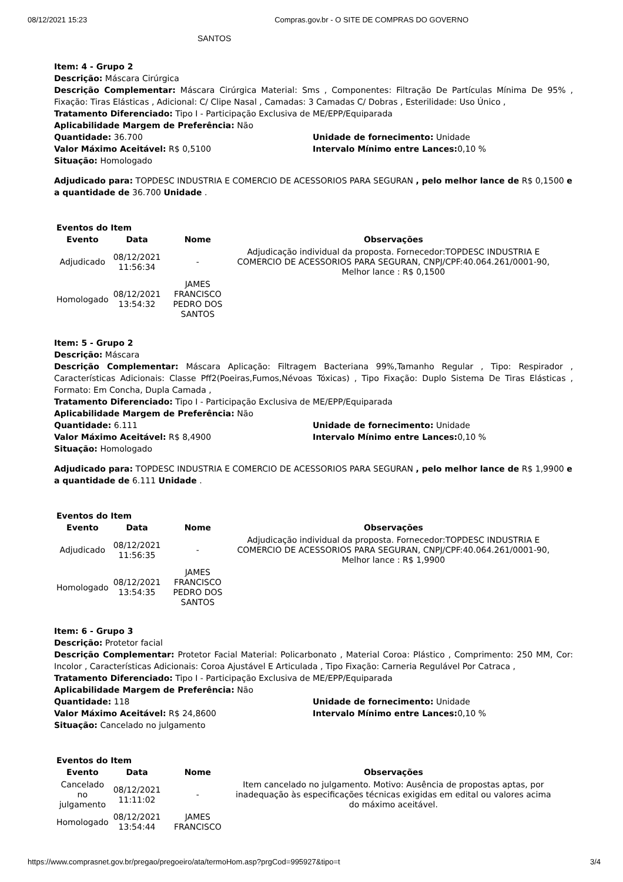08/12/2021 15:23 Compras.gov.br - O SITE DE COMPRAS DO GOVERNO
SANTOS
Item: 4 - Grupo 2
Descrição: Máscara Cirúrgica
Descrição Complementar: Máscara Cirúrgica Material: Sms , Componentes: Filtração De Partículas Mínima De 95% , Fixação: Tiras Elásticas , Adicional: C/ Clipe Nasal , Camadas: 3 Camadas C/ Dobras , Esterilidade: Uso Único ,
Tratamento Diferenciado: Tipo I - Participação Exclusiva de ME/EPP/Equiparada
Aplicabilidade Margem de Preferência: Não
Quantidade: 36.700 Unidade de fornecimento: Unidade
Valor Máximo Aceitável: R$ 0,5100 Intervalo Mínimo entre Lances: 0,10 %
Situação: Homologado
Adjudicado para: TOPDESC INDUSTRIA E COMERCIO DE ACESSORIOS PARA SEGURAN , pelo melhor lance de R$ 0,1500 e a quantidade de 36.700 Unidade .
Eventos do Item
| Evento | Data | Nome | Observações |
| --- | --- | --- | --- |
| Adjudicado | 08/12/2021 11:56:34 | - | Adjudicação individual da proposta. Fornecedor:TOPDESC INDUSTRIA E COMERCIO DE ACESSORIOS PARA SEGURAN, CNPJ/CPF:40.064.261/0001-90, Melhor lance : R$ 0,1500 |
| Homologado | 08/12/2021 13:54:32 | JAMES FRANCISCO PEDRO DOS SANTOS | |
Item: 5 - Grupo 2
Descrição: Máscara
Descrição Complementar: Máscara Aplicação: Filtragem Bacteriana 99%,Tamanho Regular , Tipo: Respirador , Características Adicionais: Classe Pff2(Poeiras,Fumos,Névoas Tóxicas) , Tipo Fixação: Duplo Sistema De Tiras Elásticas , Formato: Em Concha, Dupla Camada ,
Tratamento Diferenciado: Tipo I - Participação Exclusiva de ME/EPP/Equiparada
Aplicabilidade Margem de Preferência: Não
Quantidade: 6.111 Unidade de fornecimento: Unidade
Valor Máximo Aceitável: R$ 8,4900 Intervalo Mínimo entre Lances: 0,10 %
Situação: Homologado
Adjudicado para: TOPDESC INDUSTRIA E COMERCIO DE ACESSORIOS PARA SEGURAN , pelo melhor lance de R$ 1,9900 e a quantidade de 6.111 Unidade .
Eventos do Item
| Evento | Data | Nome | Observações |
| --- | --- | --- | --- |
| Adjudicado | 08/12/2021 11:56:35 | - | Adjudicação individual da proposta. Fornecedor:TOPDESC INDUSTRIA E COMERCIO DE ACESSORIOS PARA SEGURAN, CNPJ/CPF:40.064.261/0001-90, Melhor lance : R$ 1,9900 |
| Homologado | 08/12/2021 13:54:35 | JAMES FRANCISCO PEDRO DOS SANTOS | |
Item: 6 - Grupo 3
Descrição: Protetor facial
Descrição Complementar: Protetor Facial Material: Policarbonato , Material Coroa: Plástico , Comprimento: 250 MM, Cor: Incolor , Características Adicionais: Coroa Ajustável E Articulada , Tipo Fixação: Carneria Regulável Por Catraca ,
Tratamento Diferenciado: Tipo I - Participação Exclusiva de ME/EPP/Equiparada
Aplicabilidade Margem de Preferência: Não
Quantidade: 118 Unidade de fornecimento: Unidade
Valor Máximo Aceitável: R$ 24,8600 Intervalo Mínimo entre Lances: 0,10 %
Situação: Cancelado no julgamento
Eventos do Item
| Evento | Data | Nome | Observações |
| --- | --- | --- | --- |
| Cancelado no julgamento | 08/12/2021 11:11:02 | - | Item cancelado no julgamento. Motivo: Ausência de propostas aptas, por inadequação às especificações técnicas exigidas em edital ou valores acima do máximo aceitável. |
| Homologado | 08/12/2021 13:54:44 | JAMES FRANCISCO | |
https://www.comprasnet.gov.br/pregao/pregoeiro/ata/termoHom.asp?prgCod=995927&tipo=t 3/4